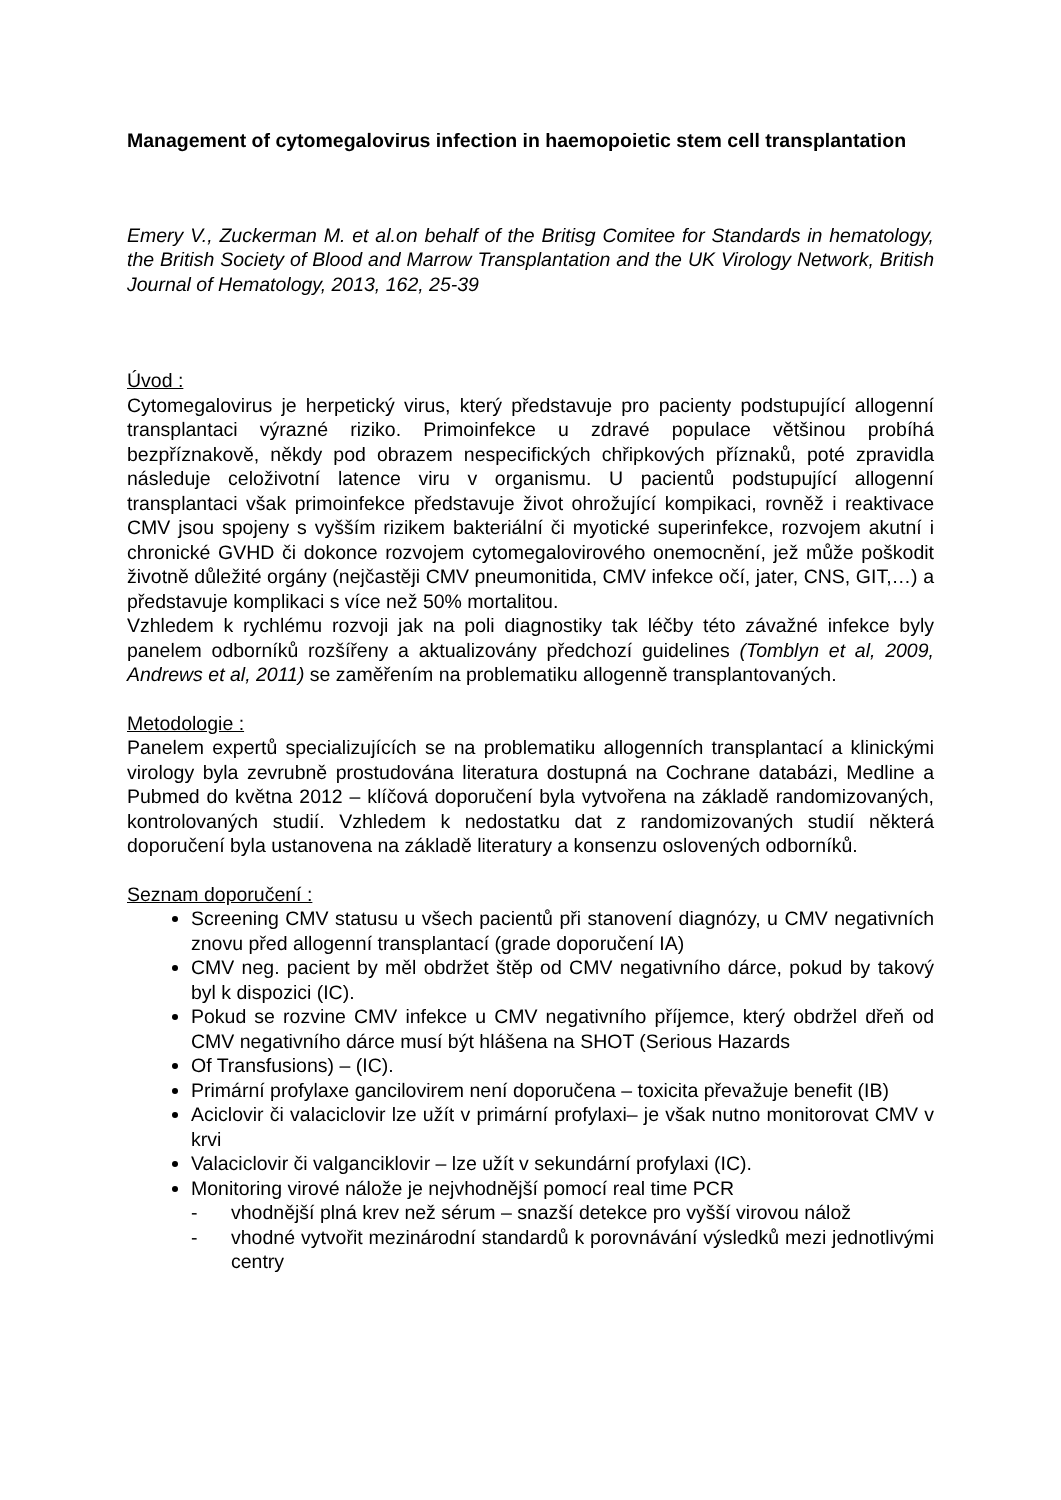Management of cytomegalovirus infection in haemopoietic stem cell transplantation
Emery V., Zuckerman M. et al.on behalf of the Britisg Comitee for Standards in hematology, the British Society of Blood and Marrow Transplantation and the UK Virology Network, British Journal of Hematology, 2013, 162, 25-39
Úvod :
Cytomegalovirus je herpetický virus, který představuje pro pacienty podstupující allogenní transplantaci výrazné riziko. Primoinfekce u zdravé populace většinou probíhá bezpříznakově, někdy pod obrazem nespecifických chřipkových příznaků, poté zpravidla následuje celoživotní latence viru v organismu. U pacientů podstupující allogenní transplantaci však primoinfekce představuje život ohrožující kompikaci, rovněž i reaktivace CMV jsou spojeny s vyšším rizikem bakteriální či myotické superinfekce, rozvojem akutní i chronické GVHD či dokonce rozvojem cytomegalovirového onemocnění, jež může poškodit životně důležité orgány (nejčastěji CMV pneumonitida, CMV infekce očí, jater, CNS, GIT,…) a představuje komplikaci s více než 50% mortalitou.
Vzhledem k rychlému rozvoji jak na poli diagnostiky tak léčby této závažné infekce byly panelem odborníků rozšířeny a aktualizovány předchozí guidelines (Tomblyn et al, 2009, Andrews et al, 2011) se zaměřením na problematiku allogenně transplantovaných.
Metodologie :
Panelem expertů specializujících se na problematiku allogenních transplantací a klinickými virology byla zevrubně prostudována literatura dostupná na Cochrane databázi, Medline a Pubmed do května 2012 – klíčová doporučení byla vytvořena na základě randomizovaných, kontrolovaných studií. Vzhledem k nedostatku dat z randomizovaných studií některá doporučení byla ustanovena na základě literatury a konsenzu oslovených odborníků.
Seznam doporučení :
Screening CMV statusu u všech pacientů při stanovení diagnózy, u CMV negativních znovu před allogenní transplantací (grade doporučení IA)
CMV neg. pacient by měl obdržet štěp od CMV negativního dárce, pokud by takový byl k dispozici (IC).
Pokud se rozvine CMV infekce u CMV negativního příjemce, který obdržel dřeň od CMV negativního dárce musí být hlášena na SHOT (Serious Hazards
Of Transfusions) – (IC).
Primární profylaxe gancilovirem není doporučena – toxicita převažuje benefit (IB)
Aciclovir či valaciclovir lze užít v primární profylaxi– je však nutno monitorovat CMV v krvi
Valaciclovir či valganciklovir – lze užít v sekundární profylaxi (IC).
Monitoring virové nálože je nejvhodnější pomocí real time PCR
- vhodnější plná krev než sérum – snazší detekce pro vyšší virovou nálož
- vhodné vytvořit mezinárodní standardů k porovnávání výsledků mezi jednotlivými centry